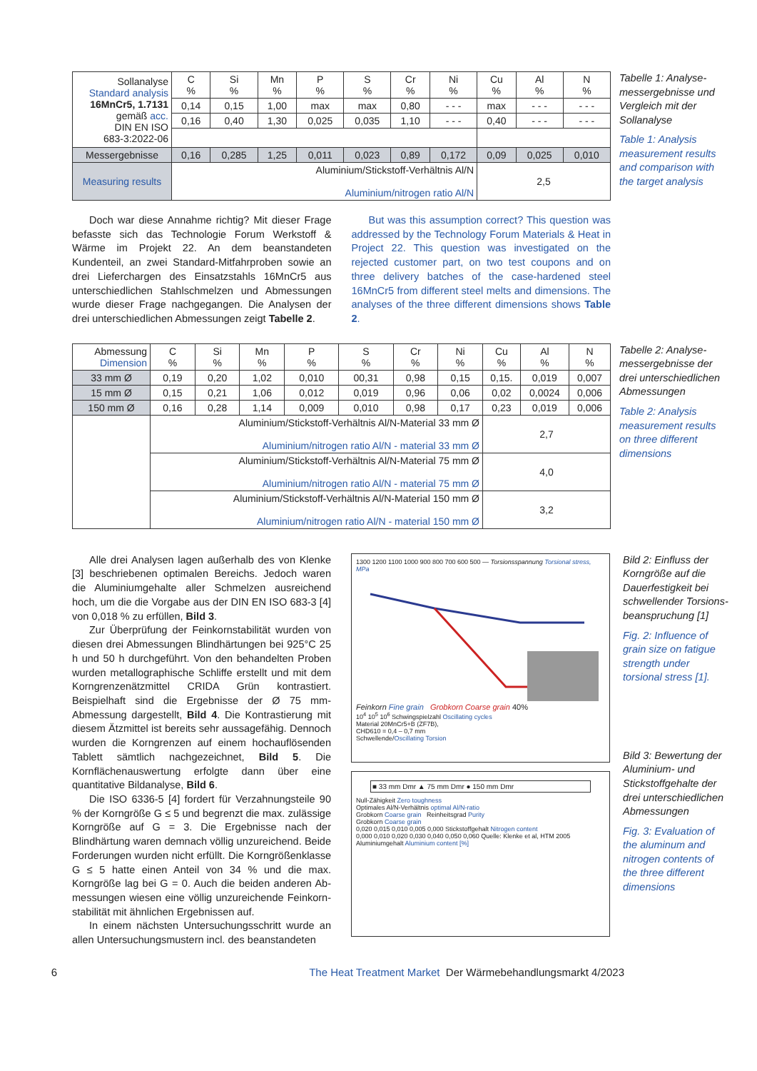| Sollanalyse Standard analysis 16MnCr5, 1.7131 gemäß acc. DIN EN ISO 683-3:2022-06 | C % | Si % | Mn % | P % | S % | Cr % | Ni % | Cu % | Al % | N % |
| | 0,14 | 0,15 | 1,00 | max | max | 0,80 | - - - | max | - - - | - - - |
| | 0,16 | 0,40 | 1,30 | 0,025 | 0,035 | 1,10 | - - - | 0,40 | - - - | - - - |
| Messergebnisse | 0,16 | 0,285 | 1,25 | 0,011 | 0,023 | 0,89 | 0,172 | 0,09 | 0,025 | 0,010 |
| Measuring results | Aluminium/Stickstoff-Verhältnis Al/N Aluminium/nitrogen ratio Al/N | | | | | | | 2,5 | | |
Tabelle 1: Analyse­messergebnisse und Vergleich mit der Sollanalyse
Table 1: Analysis measurement results and comparison with the target analysis
Doch war diese Annahme richtig? Mit dieser Frage befasste sich das Technologie Forum Werkstoff & Wärme im Projekt 22. An dem beanstandeten Kundenteil, an zwei Standard-Mitfahrproben sowie an drei Lieferchargen des Einsatzstahls 16MnCr5 aus unterschiedlichen Stahl­schmelzen und Abmessungen wurde dieser Frage nach­gegangen. Die Analysen der drei unterschiedlichen Ab­messungen zeigt Tabelle 2.
But was this assumption correct? This question was addressed by the Technology Forum Materials & Heat in Project 22. This question was investigated on the rejected customer part, on two test coupons and on three delivery batches of the case-hardened steel 16MnCr5 from different steel melts and dimensions. The analyses of the three different dimensions shows Table 2.
| Abmessung Dimension | C % | Si % | Mn % | P % | S % | Cr % | Ni % | Cu % | Al % | N % |
| 33 mm Ø | 0,19 | 0,20 | 1,02 | 0,010 | 00,31 | 0,98 | 0,15 | 0,15. | 0,019 | 0,007 |
| 15 mm Ø | 0,15 | 0,21 | 1,06 | 0,012 | 0,019 | 0,96 | 0,06 | 0,02 | 0,0024 | 0,006 |
| 150 mm Ø | 0,16 | 0,28 | 1,14 | 0,009 | 0,010 | 0,98 | 0,17 | 0,23 | 0,019 | 0,006 |
| | Aluminium/Stickstoff-Verhältnis Al/N-Material 33 mm Ø Aluminium/nitrogen ratio Al/N - material 33 mm Ø | | | | | | | 2,7 | | |
| | Aluminium/Stickstoff-Verhältnis Al/N-Material 75 mm Ø Aluminium/nitrogen ratio Al/N - material 75 mm Ø | | | | | | | 4,0 | | |
| | Aluminium/Stickstoff-Verhältnis Al/N-Material 150 mm Ø Aluminium/nitrogen ratio Al/N - material 150 mm Ø | | | | | | | 3,2 | | |
Tabelle 2: Analyse­messergebnisse der drei unterschiedli­chen Abmessungen
Table 2: Analysis measurement results on three different dimensions
Alle drei Analysen lagen außerhalb des von Klenke [3] beschriebenen optimalen Bereichs. Jedoch waren die Aluminiumgehalte aller Schmelzen ausreichend hoch, um die die Vorgabe aus der DIN EN ISO 683-3 [4] von 0,018 % zu erfüllen, Bild 3.
Zur Überprüfung der Feinkornstabilität wurden von diesen drei Abmessungen Blindhärtungen bei 925°C 25 h und 50 h durchgeführt. Von den behandelten Proben wurden metallographische Schliffe erstellt und mit dem Korngrenzenätzmittel CRIDA Grün kontrastiert. Beispielhaft sind die Ergebnisse der Ø 75 mm-Abmessung dargestellt, Bild 4. Die Kontrastierung mit diesem Ätzmittel ist bereits sehr aussagefähig. Dennoch wurden die Korngrenzen auf einem hochauflösenden Tablett sämtlich nachgezeichnet, Bild 5. Die Kornflächenauswertung er­folgte dann über eine quantitative Bildanalyse, Bild 6.
Die ISO 6336-5 [4] fordert für Verzahnungsteile 90 % der Korngröße G ≤ 5 und begrenzt die max. zu­lässige Korngröße auf G = 3. Die Ergebnisse nach der Blindhärtung waren demnach völlig unzureichend. Beide Forderungen wurden nicht erfüllt. Die Korngrößenklasse G ≤ 5 hatte einen Anteil von 34 % und die max. Korngröße lag bei G = 0. Auch die beiden anderen Ab­messungen wiesen eine völlig unzureichende Feinkorn­stabilität mit ähnlichen Ergebnissen auf.
In einem nächsten Untersuchungsschritt wurde an allen Untersuchungsmustern incl. des beanstandeten
1300 1200 1100 1000 900 800 700 600 500 — Torsionsspannung Torsional stress, MPa
Feinkorn Fine grain Grobkorn Coarse grain 40%
10<sup>4</sup> 10<sup>5</sup> 10<sup>6</sup> Schwingspielzahl Oscillating cycles
Material 20MnCr5+B (ZF7B),
CHD610 = 0,4 – 0,7 mm
Schwellende/Oscillating Torsion
■ 33 mm Dmr ▲ 75 mm Dmr ● 150 mm Dmr
Null-Zähigkeit Zero toughness
Optimales Al/N-Verhältnis optimal Al/N-ratio
Grobkorn Coarse grain Reinheitsgrad Purity
Grobkorn Coarse grain
0,020 0,015 0,010 0,005 0,000 Stickstoffgehalt Nitrogen content
0,000 0,010 0,020 0,030 0,040 0,050 0,060 Quelle: Klenke et al, HTM 2005
Aluminiumgehalt Aluminium content [%]
Bild 2: Einfluss der Korngröße auf die Dauerfestigkeit bei schwellender Torsions­beanspruchung [1]
Fig. 2: Influence of grain size on fatigue strength under torsional stress [1].
Bild 3: Bewertung der Aluminium- und Stickstoffgehalte der drei unterschied­lichen Abmessungen
Fig. 3: Evaluation of the aluminum and nitrogen contents of the three different dimensions
6 The Heat Treatment Market Der Wärmebehandlungsmarkt 4/2023